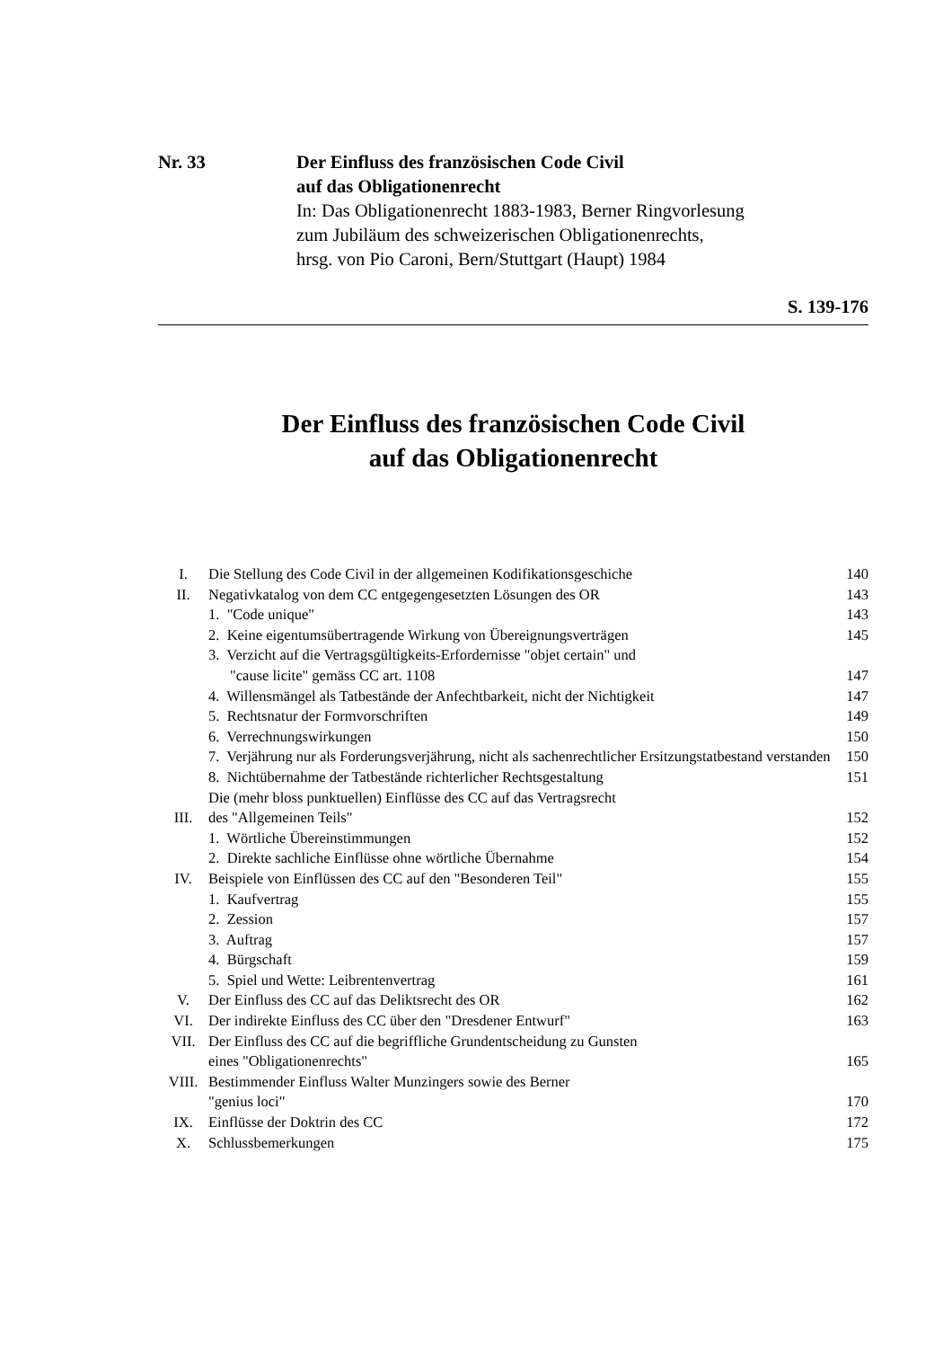Nr. 33 Der Einfluss des französischen Code Civil
auf das Obligationenrecht
In: Das Obligationenrecht 1883-1983, Berner Ringvorlesung
zum Jubiläum des schweizerischen Obligationenrechts,
hrsg. von Pio Caroni, Bern/Stuttgart (Haupt) 1984
S. 139-176
Der Einfluss des französischen Code Civil
auf das Obligationenrecht
| I. | Die Stellung des Code Civil in der allgemeinen Kodifikationsgeschiche | 140 |
| II. | Negativkatalog von dem CC entgegengesetzten Lösungen des OR | 143 |
| | 1. "Code unique" | 143 |
| | 2. Keine eigentumsübertragende Wirkung von Übereignungsverträgen | 145 |
| | 3. Verzicht auf die Vertragsgültigkeits-Erfordernisse "objet certain" und "cause licite" gemäss CC art. 1108 | 147 |
| | 4. Willensmängel als Tatbestände der Anfechtbarkeit, nicht der Nichtigkeit | 147 |
| | 5. Rechtsnatur der Formvorschriften | 149 |
| | 6. Verrechnungswirkungen | 150 |
| | 7. Verjährung nur als Forderungsverjährung, nicht als sachenrechtlicher Ersitzungstatbestand verstanden | 150 |
| | 8. Nichtübernahme der Tatbestände richterlicher Rechtsgestaltung | 151 |
| III. | Die (mehr bloss punktuellen) Einflüsse des CC auf das Vertragsrecht des "Allgemeinen Teils" | 152 |
| | 1. Wörtliche Übereinstimmungen | 152 |
| | 2. Direkte sachliche Einflüsse ohne wörtliche Übernahme | 154 |
| IV. | Beispiele von Einflüssen des CC auf den "Besonderen Teil" | 155 |
| | 1. Kaufvertrag | 155 |
| | 2. Zession | 157 |
| | 3. Auftrag | 157 |
| | 4. Bürgschaft | 159 |
| | 5. Spiel und Wette: Leibrentenvertrag | 161 |
| V. | Der Einfluss des CC auf das Deliktsrecht des OR | 162 |
| VI. | Der indirekte Einfluss des CC über den "Dresdener Entwurf" | 163 |
| VII. | Der Einfluss des CC auf die begriffliche Grundentscheidung zu Gunsten eines "Obligationenrechts" | 165 |
| VIII. | Bestimmender Einfluss Walter Munzingers sowie des Berner "genius loci" | 170 |
| IX. | Einflüsse der Doktrin des CC | 172 |
| X. | Schlussbemerkungen | 175 |